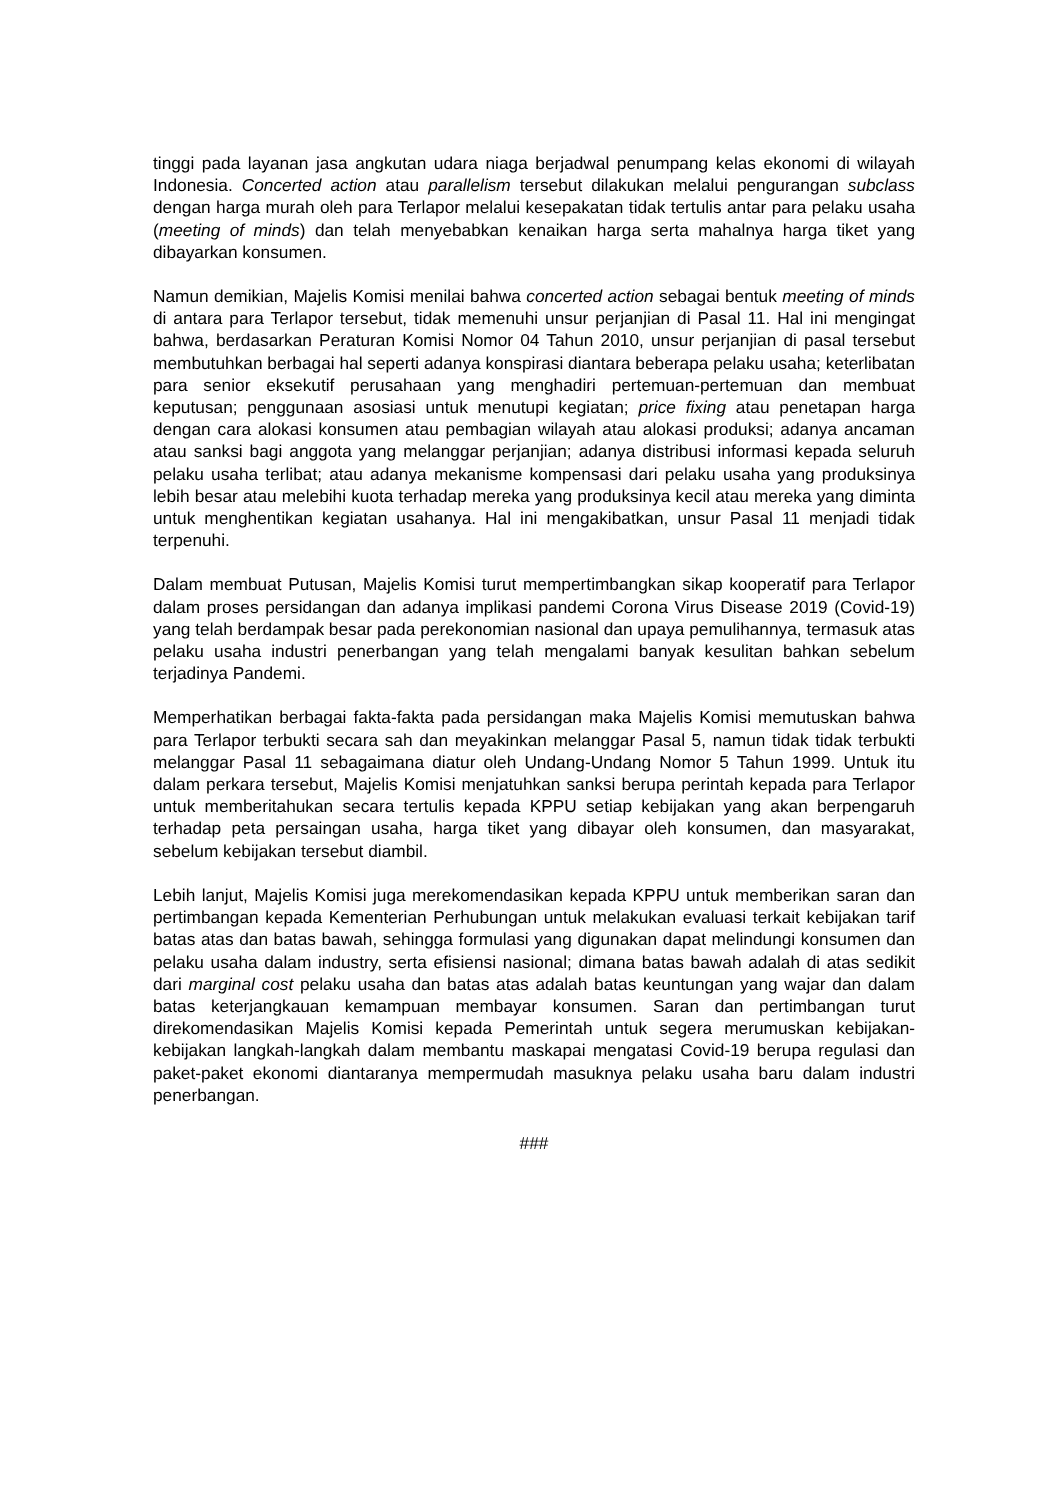tinggi pada layanan jasa angkutan udara niaga berjadwal penumpang kelas ekonomi di wilayah Indonesia. Concerted action atau parallelism tersebut dilakukan melalui pengurangan subclass dengan harga murah oleh para Terlapor melalui kesepakatan tidak tertulis antar para pelaku usaha (meeting of minds) dan telah menyebabkan kenaikan harga serta mahalnya harga tiket yang dibayarkan konsumen.
Namun demikian, Majelis Komisi menilai bahwa concerted action sebagai bentuk meeting of minds di antara para Terlapor tersebut, tidak memenuhi unsur perjanjian di Pasal 11. Hal ini mengingat bahwa, berdasarkan Peraturan Komisi Nomor 04 Tahun 2010, unsur perjanjian di pasal tersebut membutuhkan berbagai hal seperti adanya konspirasi diantara beberapa pelaku usaha; keterlibatan para senior eksekutif perusahaan yang menghadiri pertemuan-pertemuan dan membuat keputusan; penggunaan asosiasi untuk menutupi kegiatan; price fixing atau penetapan harga dengan cara alokasi konsumen atau pembagian wilayah atau alokasi produksi; adanya ancaman atau sanksi bagi anggota yang melanggar perjanjian; adanya distribusi informasi kepada seluruh pelaku usaha terlibat; atau adanya mekanisme kompensasi dari pelaku usaha yang produksinya lebih besar atau melebihi kuota terhadap mereka yang produksinya kecil atau mereka yang diminta untuk menghentikan kegiatan usahanya. Hal ini mengakibatkan, unsur Pasal 11 menjadi tidak terpenuhi.
Dalam membuat Putusan, Majelis Komisi turut mempertimbangkan sikap kooperatif para Terlapor dalam proses persidangan dan adanya implikasi pandemi Corona Virus Disease 2019 (Covid-19) yang telah berdampak besar pada perekonomian nasional dan upaya pemulihannya, termasuk atas pelaku usaha industri penerbangan yang telah mengalami banyak kesulitan bahkan sebelum terjadinya Pandemi.
Memperhatikan berbagai fakta-fakta pada persidangan maka Majelis Komisi memutuskan bahwa para Terlapor terbukti secara sah dan meyakinkan melanggar Pasal 5, namun tidak tidak terbukti melanggar Pasal 11 sebagaimana diatur oleh Undang-Undang Nomor 5 Tahun 1999. Untuk itu dalam perkara tersebut, Majelis Komisi menjatuhkan sanksi berupa perintah kepada para Terlapor untuk memberitahukan secara tertulis kepada KPPU setiap kebijakan yang akan berpengaruh terhadap peta persaingan usaha, harga tiket yang dibayar oleh konsumen, dan masyarakat, sebelum kebijakan tersebut diambil.
Lebih lanjut, Majelis Komisi juga merekomendasikan kepada KPPU untuk memberikan saran dan pertimbangan kepada Kementerian Perhubungan untuk melakukan evaluasi terkait kebijakan tarif batas atas dan batas bawah, sehingga formulasi yang digunakan dapat melindungi konsumen dan pelaku usaha dalam industry, serta efisiensi nasional; dimana batas bawah adalah di atas sedikit dari marginal cost pelaku usaha dan batas atas adalah batas keuntungan yang wajar dan dalam batas keterjangkauan kemampuan membayar konsumen. Saran dan pertimbangan turut direkomendasikan Majelis Komisi kepada Pemerintah untuk segera merumuskan kebijakan-kebijakan langkah-langkah dalam membantu maskapai mengatasi Covid-19 berupa regulasi dan paket-paket ekonomi diantaranya mempermudah masuknya pelaku usaha baru dalam industri penerbangan.
###